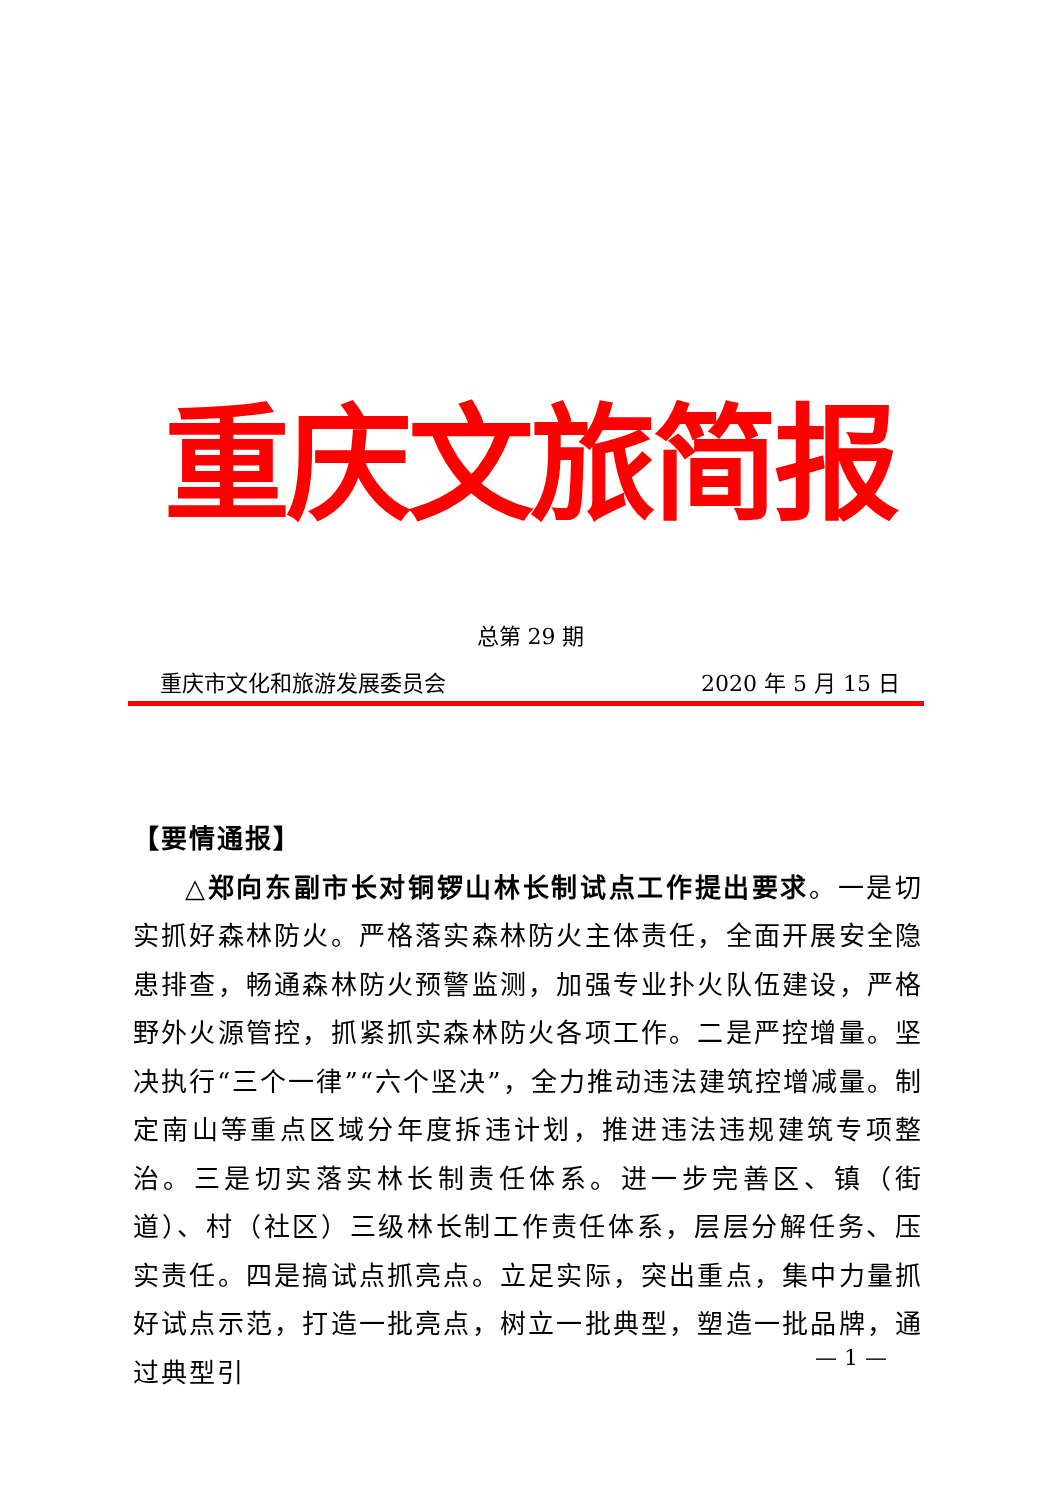重庆文旅简报
总第 29 期
重庆市文化和旅游发展委员会 2020 年 5 月 15 日
【要情通报】
△郑向东副市长对铜锣山林长制试点工作提出要求。一是切实抓好森林防火。严格落实森林防火主体责任，全面开展安全隐患排查，畅通森林防火预警监测，加强专业扑火队伍建设，严格野外火源管控，抓紧抓实森林防火各项工作。二是严控增量。坚决执行“三个一律”“六个坚决”，全力推动违法建筑控增减量。制定南山等重点区域分年度拆违计划，推进违法违规建筑专项整治。三是切实落实林长制责任体系。进一步完善区、镇（街道）、村（社区）三级林长制工作责任体系，层层分解任务、压实责任。四是搞试点抓亮点。立足实际，突出重点，集中力量抓好试点示范，打造一批亮点，树立一批典型，塑造一批品牌，通过典型引
— 1 —